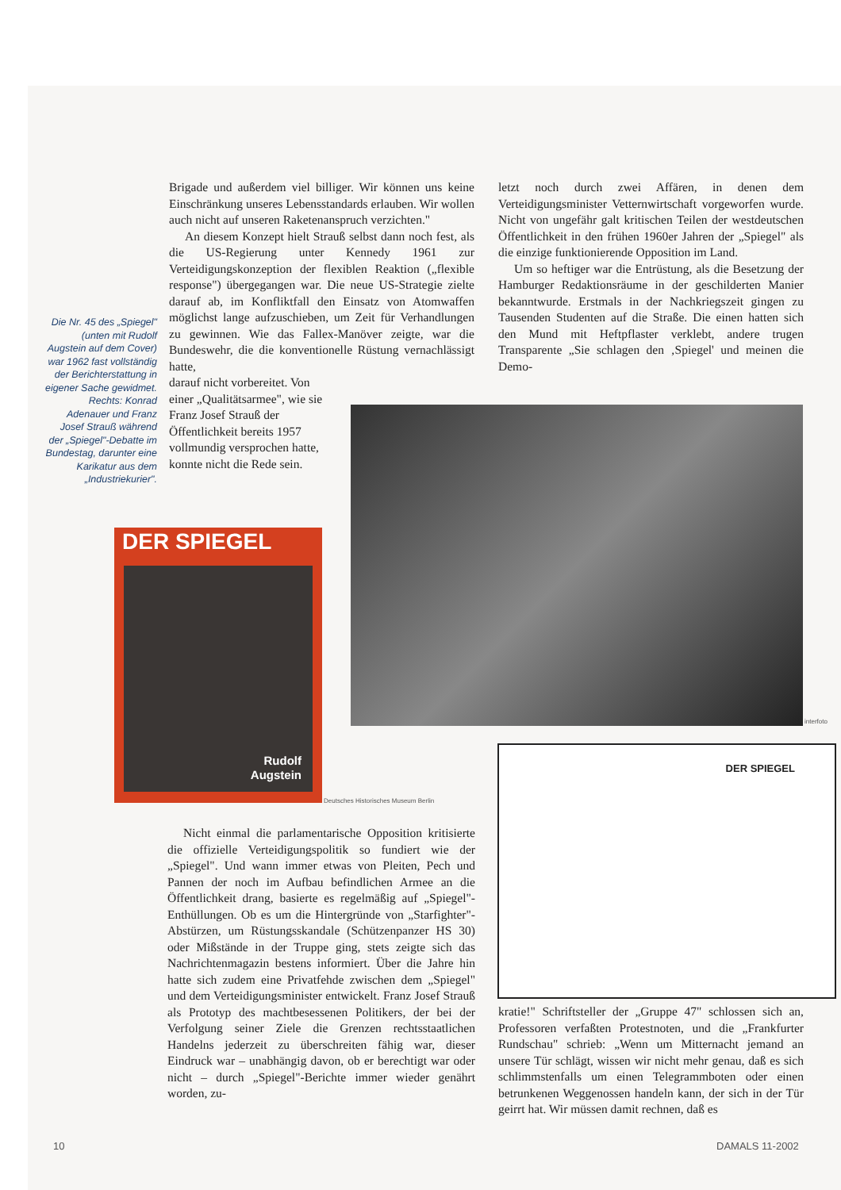Brigade und außerdem viel billiger. Wir können uns keine Einschränkung unseres Lebensstandards erlauben. Wir wollen auch nicht auf unseren Raketenanspruch verzichten."
An diesem Konzept hielt Strauß selbst dann noch fest, als die US-Regierung unter Kennedy 1961 zur Verteidigungskonzeption der flexiblen Reaktion („flexible response") übergegangen war. Die neue US-Strategie zielte darauf ab, im Konfliktfall den Einsatz von Atomwaffen möglichst lange aufzuschieben, um Zeit für Verhandlungen zu gewinnen. Wie das Fallex-Manöver zeigte, war die Bundeswehr, die die konventionelle Rüstung vernachlässigt hatte,
darauf nicht vorbereitet. Von einer „Qualitätsarmee", wie sie Franz Josef Strauß der Öffentlichkeit bereits 1957 vollmundig versprochen hatte, konnte nicht die Rede sein.
Die Nr. 45 des „Spiegel" (unten mit Rudolf Augstein auf dem Cover) war 1962 fast vollständig der Berichterstattung in eigener Sache gewidmet. Rechts: Konrad Adenauer und Franz Josef Strauß während der „Spiegel"-Debatte im Bundestag, darunter eine Karikatur aus dem „Industriekurier".
letzt noch durch zwei Affären, in denen dem Verteidigungsminister Vetternwirtschaft vorgeworfen wurde. Nicht von ungefähr galt kritischen Teilen der westdeutschen Öffentlichkeit in den frühen 1960er Jahren der „Spiegel" als die einzige funktionierende Opposition im Land.
Um so heftiger war die Entrüstung, als die Besetzung der Hamburger Redaktionsräume in der geschilderten Manier bekanntwurde. Erstmals in der Nachkriegszeit gingen zu Tausenden Studenten auf die Straße. Die einen hatten sich den Mund mit Heftpflaster verklebt, andere trugen Transparente „Sie schlagen den ‚Spiegel' und meinen die Demo-
interfoto
DER SPIEGEL
Rudolf
Augstein
Deutsches Historisches Museum Berlin
DER SPIEGEL
Nicht einmal die parlamentarische Opposition kritisierte die offizielle Verteidigungspolitik so fundiert wie der „Spiegel". Und wann immer etwas von Pleiten, Pech und Pannen der noch im Aufbau befindlichen Armee an die Öffentlichkeit drang, basierte es regelmäßig auf „Spiegel"-Enthüllungen. Ob es um die Hintergründe von „Starfighter"-Abstürzen, um Rüstungsskandale (Schützenpanzer HS 30) oder Mißstände in der Truppe ging, stets zeigte sich das Nachrichtenmagazin bestens informiert. Über die Jahre hin hatte sich zudem eine Privatfehde zwischen dem „Spiegel" und dem Verteidigungsminister entwickelt. Franz Josef Strauß als Prototyp des machtbesessenen Politikers, der bei der Verfolgung seiner Ziele die Grenzen rechtsstaatlichen Handelns jederzeit zu überschreiten fähig war, dieser Eindruck war – unabhängig davon, ob er berechtigt war oder nicht – durch „Spiegel"-Berichte immer wieder genährt worden, zu-
kratie!" Schriftsteller der „Gruppe 47" schlossen sich an, Professoren verfaßten Protestnoten, und die „Frankfurter Rundschau" schrieb: „Wenn um Mitternacht jemand an unsere Tür schlägt, wissen wir nicht mehr genau, daß es sich schlimmstenfalls um einen Telegrammboten oder einen betrunkenen Weggenossen handeln kann, der sich in der Tür geirrt hat. Wir müssen damit rechnen, daß es
10 DAMALS 11-2002